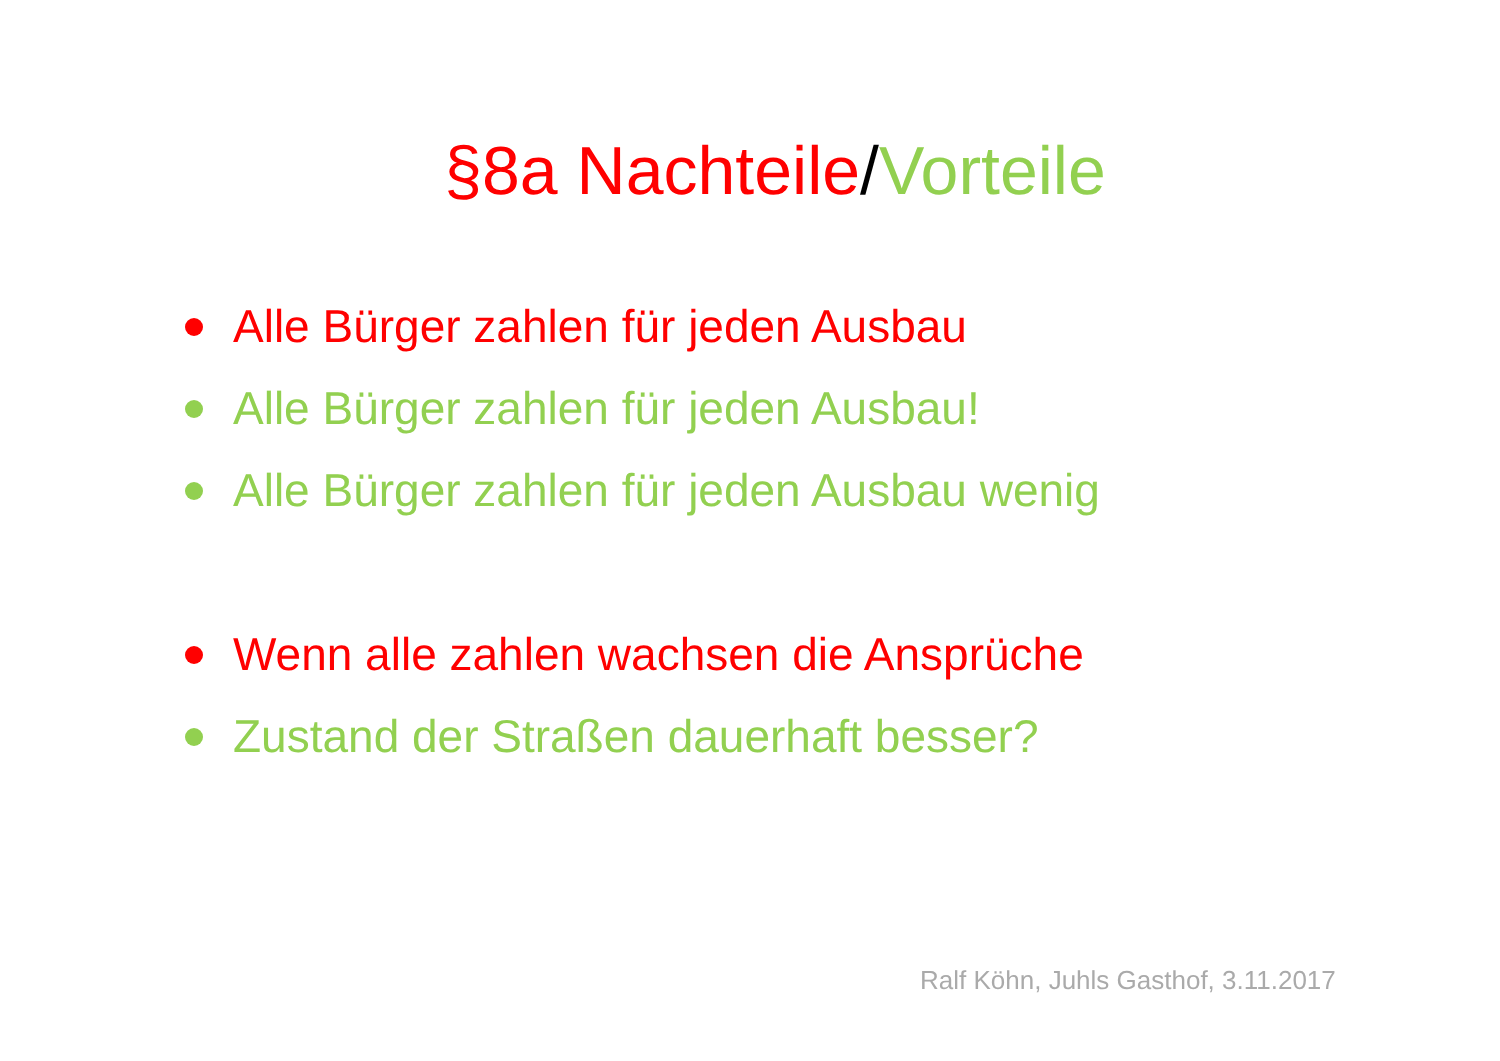§8a Nachteile/Vorteile
Alle Bürger zahlen für jeden Ausbau
Alle Bürger zahlen für jeden Ausbau!
Alle Bürger zahlen für jeden Ausbau wenig
Wenn alle zahlen wachsen die Ansprüche
Zustand der Straßen dauerhaft besser?
Ralf Köhn, Juhls Gasthof, 3.11.2017